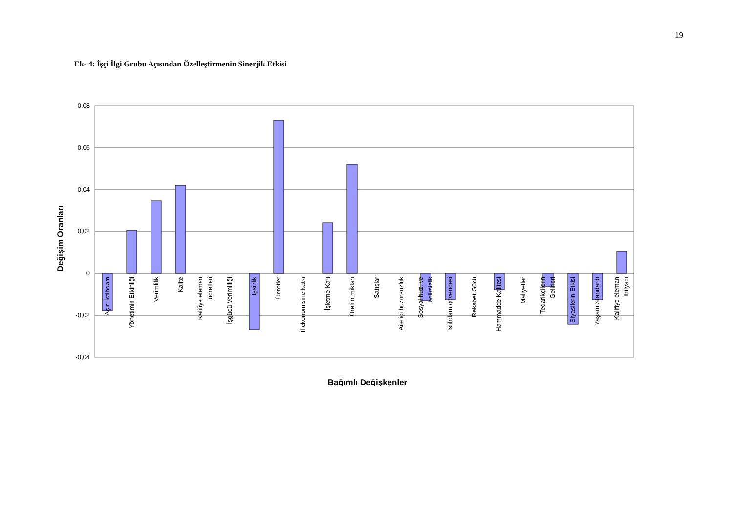19
Ek- 4: İşçi İlgi Grubu Açısından Özelleştirmenin Sinerjik Etkisi
0,08
0,06
0,04
0,02
0
-0,02
-0,04
Aşırı İstihdam
Yönetimin Etkinliği
Verimlilik
Kalite
Kalifiye eleman
ücretleri
İşgücü Verimliliği
İşsizlik
Ücretler
İl ekonomisine katkı
İşletme Karı
Üretim miktarı
Satışlar
Aile içi huzursuzluk
Sosyal huz. ve
belirsizlik
İstihdam güvencesi
Rekabet Gücü
Hammadde Kalitesi
Maliyetler
Tedarikçilerin
Gelirleri
Siyasilerin Etkisi
Yaşam Standardı
Kalifiye eleman
ihtiyacı
Değişim Oranları
Bağımlı Değişkenler